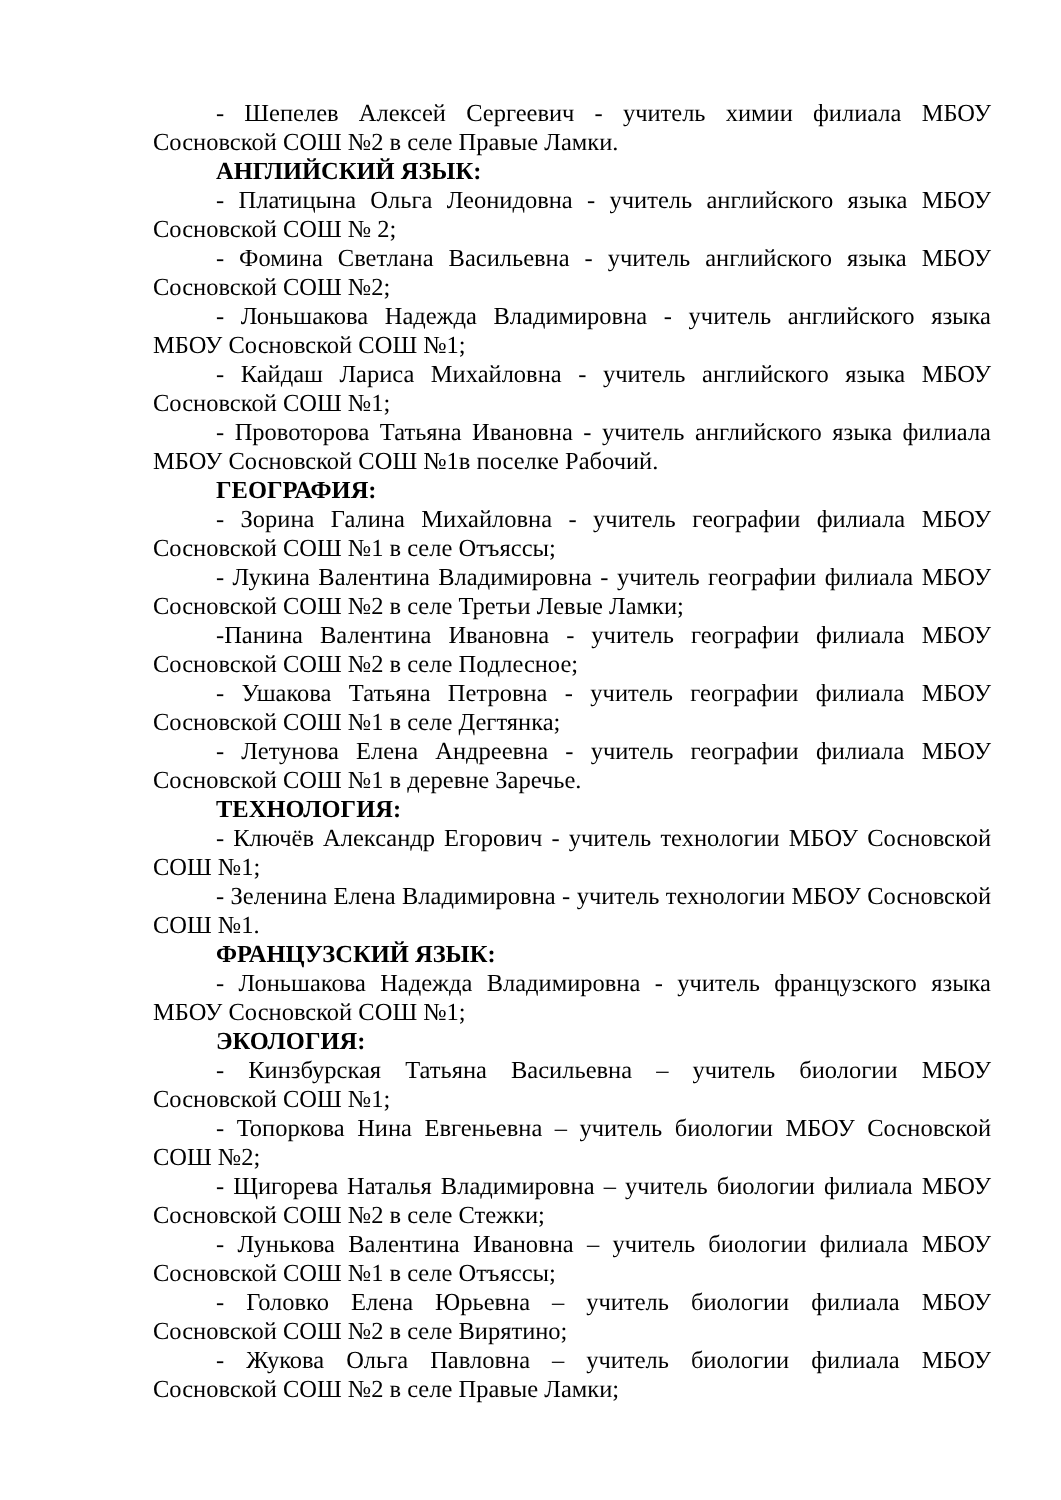- Шепелев Алексей Сергеевич - учитель химии филиала МБОУ Сосновской СОШ №2 в селе Правые Ламки.
АНГЛИЙСКИЙ ЯЗЫК:
- Платицына Ольга Леонидовна - учитель английского языка МБОУ Сосновской СОШ № 2;
- Фомина Светлана Васильевна - учитель английского языка МБОУ Сосновской СОШ №2;
- Лоньшакова Надежда Владимировна - учитель английского языка МБОУ Сосновской СОШ №1;
- Кайдаш Лариса Михайловна - учитель английского языка МБОУ Сосновской СОШ №1;
- Провоторова Татьяна Ивановна - учитель английского языка филиала МБОУ Сосновской СОШ №1в поселке Рабочий.
ГЕОГРАФИЯ:
- Зорина Галина Михайловна - учитель географии филиала МБОУ Сосновской СОШ №1 в селе Отъяссы;
- Лукина Валентина Владимировна - учитель географии филиала МБОУ Сосновской СОШ №2 в селе Третьи Левые Ламки;
-Панина Валентина Ивановна - учитель географии филиала МБОУ Сосновской СОШ №2 в селе Подлесное;
- Ушакова Татьяна Петровна - учитель географии филиала МБОУ Сосновской СОШ №1 в селе Дегтянка;
- Летунова Елена Андреевна - учитель географии филиала МБОУ Сосновской СОШ №1 в деревне Заречье.
ТЕХНОЛОГИЯ:
- Ключёв Александр Егорович - учитель технологии МБОУ Сосновской СОШ №1;
- Зеленина Елена Владимировна - учитель технологии МБОУ Сосновской СОШ №1.
ФРАНЦУЗСКИЙ ЯЗЫК:
- Лоньшакова Надежда Владимировна - учитель французского языка МБОУ Сосновской СОШ №1;
ЭКОЛОГИЯ:
- Кинзбурская Татьяна Васильевна – учитель биологии МБОУ Сосновской СОШ №1;
- Топоркова Нина Евгеньевна – учитель биологии МБОУ Сосновской СОШ №2;
- Щигорева Наталья Владимировна – учитель биологии филиала МБОУ Сосновской СОШ №2 в селе Стежки;
- Лунькова Валентина Ивановна – учитель биологии филиала МБОУ Сосновской СОШ №1 в селе Отъяссы;
- Головко Елена Юрьевна – учитель биологии филиала МБОУ Сосновской СОШ №2 в селе Вирятино;
- Жукова Ольга Павловна – учитель биологии филиала МБОУ Сосновской СОШ №2 в селе Правые Ламки;